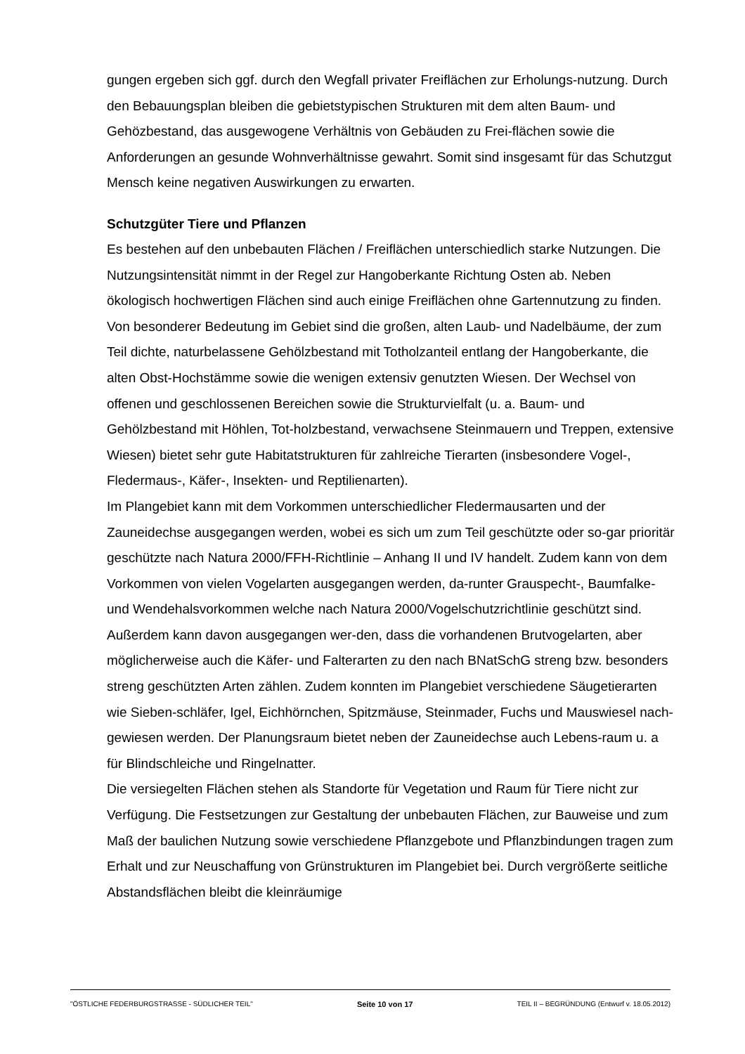gungen ergeben sich ggf. durch den Wegfall privater Freiflächen zur Erholungs-nutzung. Durch den Bebauungsplan bleiben die gebietstypischen Strukturen mit dem alten Baum- und Gehözbestand, das ausgewogene Verhältnis von Gebäuden zu Frei-flächen sowie die Anforderungen an gesunde Wohnverhältnisse gewahrt. Somit sind insgesamt für das Schutzgut Mensch keine negativen Auswirkungen zu erwarten.
Schutzgüter Tiere und Pflanzen
Es bestehen auf den unbebauten Flächen / Freiflächen unterschiedlich starke Nutzungen. Die Nutzungsintensität nimmt in der Regel zur Hangoberkante Richtung Osten ab. Neben ökologisch hochwertigen Flächen sind auch einige Freiflächen ohne Gartennutzung zu finden. Von besonderer Bedeutung im Gebiet sind die großen, alten Laub- und Nadelbäume, der zum Teil dichte, naturbelassene Gehölzbestand mit Totholzanteil entlang der Hangoberkante, die alten Obst-Hochstämme sowie die wenigen extensiv genutzten Wiesen. Der Wechsel von offenen und geschlossenen Bereichen sowie die Strukturvielfalt (u. a. Baum- und Gehölzbestand mit Höhlen, Tot-holzbestand, verwachsene Steinmauern und Treppen, extensive Wiesen) bietet sehr gute Habitatstrukturen für zahlreiche Tierarten (insbesondere Vogel-, Fledermaus-, Käfer-, Insekten- und Reptilienarten).
Im Plangebiet kann mit dem Vorkommen unterschiedlicher Fledermausarten und der Zauneidechse ausgegangen werden, wobei es sich um zum Teil geschützte oder so-gar prioritär geschützte nach Natura 2000/FFH-Richtlinie – Anhang II und IV handelt. Zudem kann von dem Vorkommen von vielen Vogelarten ausgegangen werden, da-runter Grauspecht-, Baumfalke- und Wendehalsvorkommen welche nach Natura 2000/Vogelschutzrichtlinie geschützt sind. Außerdem kann davon ausgegangen wer-den, dass die vorhandenen Brutvogelarten, aber möglicherweise auch die Käfer- und Falterarten zu den nach BNatSchG streng bzw. besonders streng geschützten Arten zählen. Zudem konnten im Plangebiet verschiedene Säugetierarten wie Sieben-schläfer, Igel, Eichhörnchen, Spitzmäuse, Steinmader, Fuchs und Mauswiesel nach-gewiesen werden. Der Planungsraum bietet neben der Zauneidechse auch Lebens-raum u. a für Blindschleiche und Ringelnatter.
Die versiegelten Flächen stehen als Standorte für Vegetation und Raum für Tiere nicht zur Verfügung. Die Festsetzungen zur Gestaltung der unbebauten Flächen, zur Bauweise und zum Maß der baulichen Nutzung sowie verschiedene Pflanzgebote und Pflanzbindungen tragen zum Erhalt und zur Neuschaffung von Grünstrukturen im Plangebiet bei. Durch vergrößerte seitliche Abstandsflächen bleibt die kleinräumige
"ÖSTLICHE FEDERBURGSTRASSE - SÜDLICHER TEIL" Seite 10 von 17 TEIL II – BEGRÜNDUNG (Entwurf v. 18.05.2012)